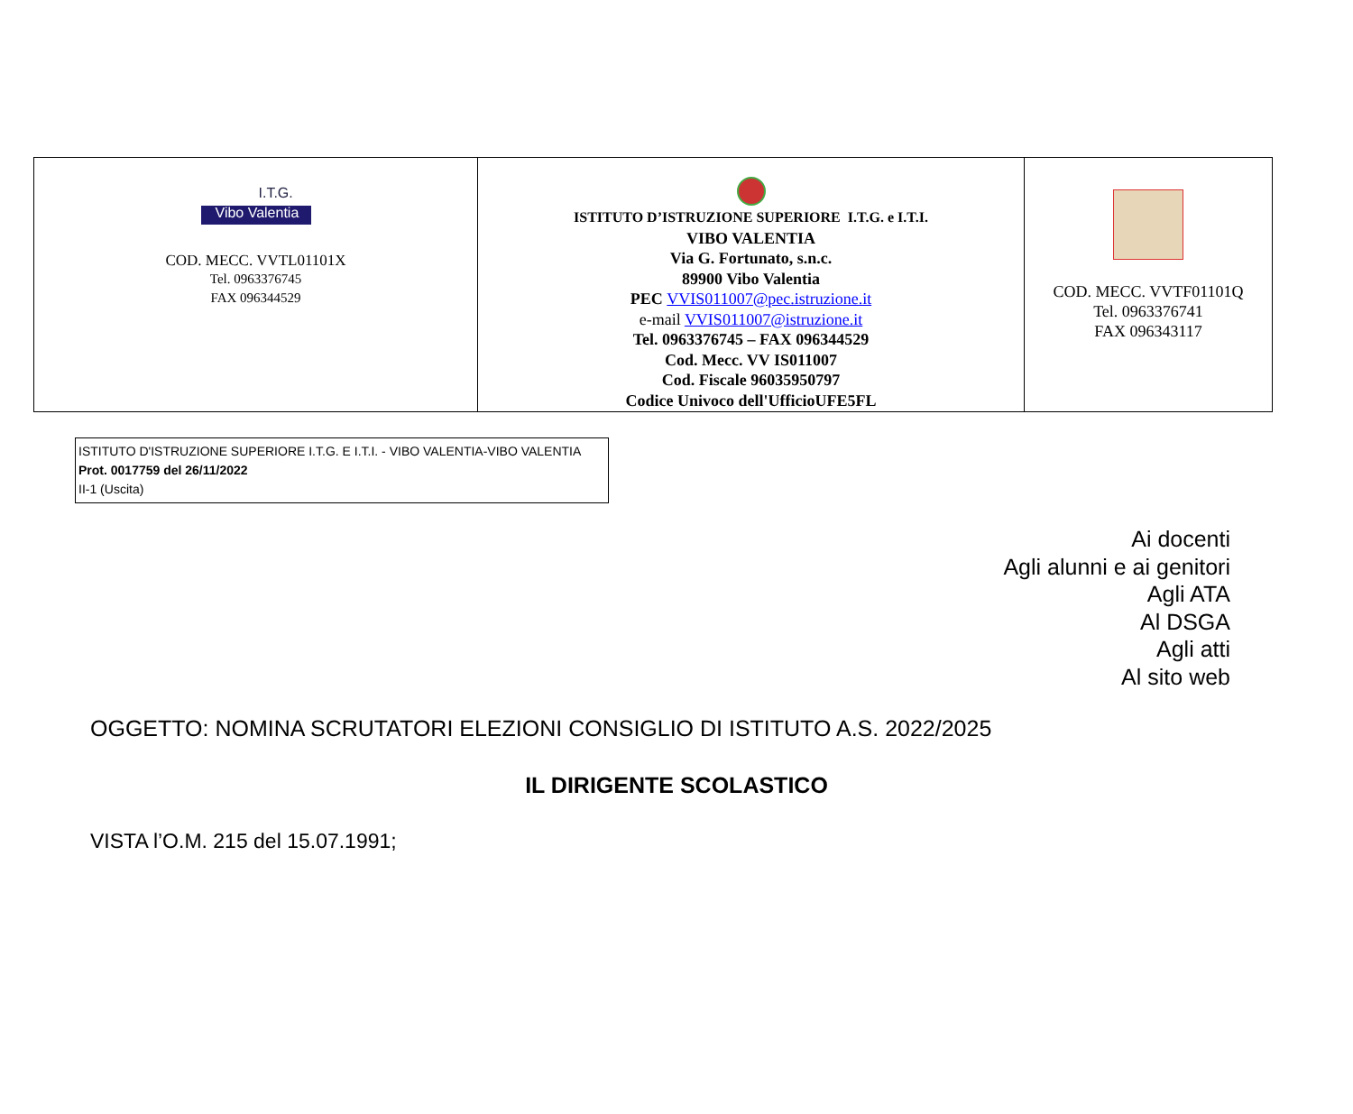| I.T.G. Vibo Valentia COD. MECC. VVTL01101X Tel. 0963376745 FAX 096344529 | ISTITUTO D’ISTRUZIONE SUPERIORE I.T.G. e I.T.I. VIBO VALENTIA Via G. Fortunato, s.n.c. 89900 Vibo Valentia PEC VVIS011007@pec.istruzione.it e-mail VVIS011007@istruzione.it Tel. 0963376745 – FAX 096344529 Cod. Mecc. VV IS011007 Cod. Fiscale 96035950797 Codice Univoco dell'UfficioUFE5FL | COD. MECC. VVTF01101Q Tel. 0963376741 FAX 096343117 |
ISTITUTO D'ISTRUZIONE SUPERIORE I.T.G. E I.T.I. - VIBO VALENTIA-VIBO VALENTIA
Prot. 0017759 del 26/11/2022
II-1 (Uscita)
Ai docenti
Agli alunni e ai genitori
Agli ATA
Al DSGA
Agli atti
Al sito web
OGGETTO: NOMINA SCRUTATORI ELEZIONI CONSIGLIO DI ISTITUTO A.S. 2022/2025
IL DIRIGENTE SCOLASTICO
VISTA l’O.M. 215 del 15.07.1991;